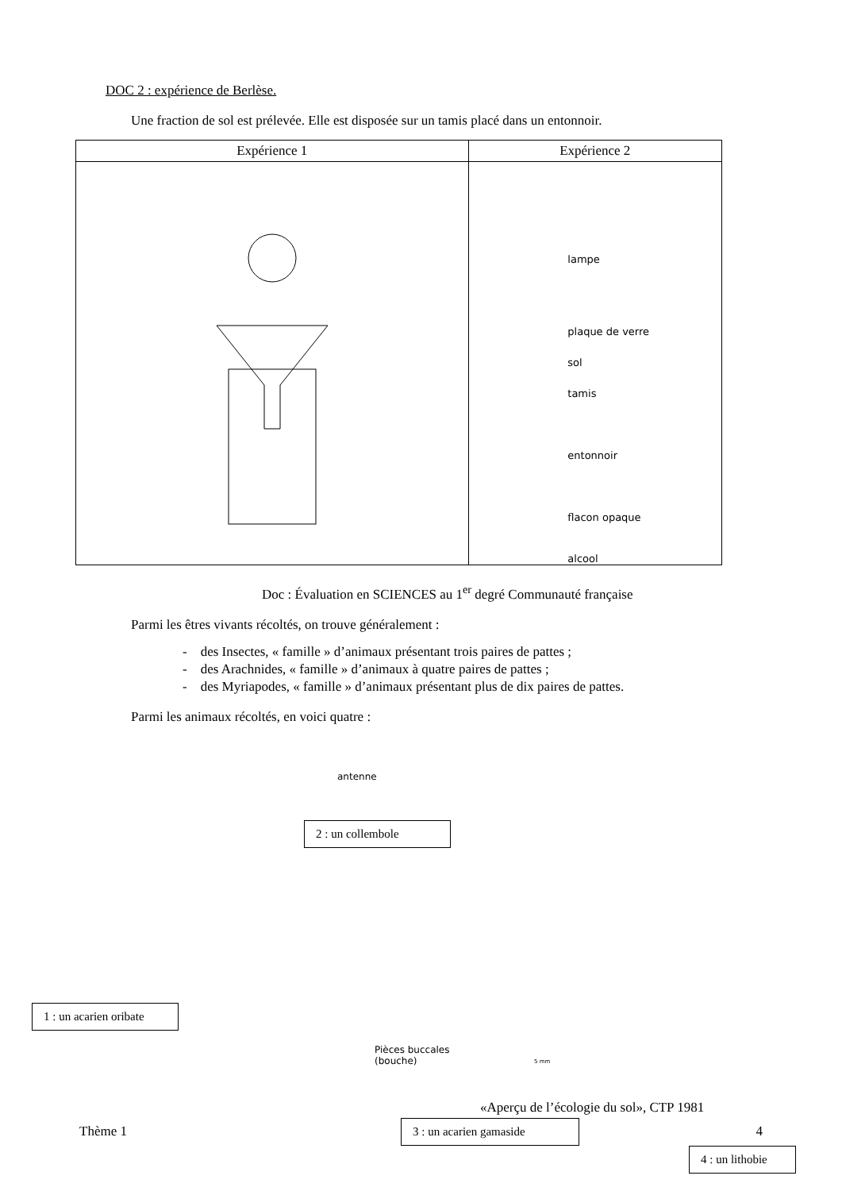DOC 2 : expérience de Berlèse.
Une fraction de sol est prélevée. Elle est disposée sur un tamis placé dans un entonnoir.
| Expérience 1 | Expérience 2 |
| --- | --- |
| | lampe plaque de verre sol tamis entonnoir flacon opaque alcool |
Doc : Évaluation en SCIENCES au 1<sup>er</sup> degré Communauté française
Parmi les êtres vivants récoltés, on trouve généralement :
- des Insectes, « famille » d’animaux présentant trois paires de pattes ;
- des Arachnides, « famille » d’animaux à quatre paires de pattes ;
- des Myriapodes, « famille » d’animaux présentant plus de dix paires de pattes.
Parmi les animaux récoltés, en voici quatre :
antenne
2 : un collembole
1 : un acarien oribate
Pièces buccales
(bouche)
3 : un acarien gamaside
4 : un lithobie
5 mm
«Aperçu de l’écologie du sol», CTP 1981
Thème 1 4